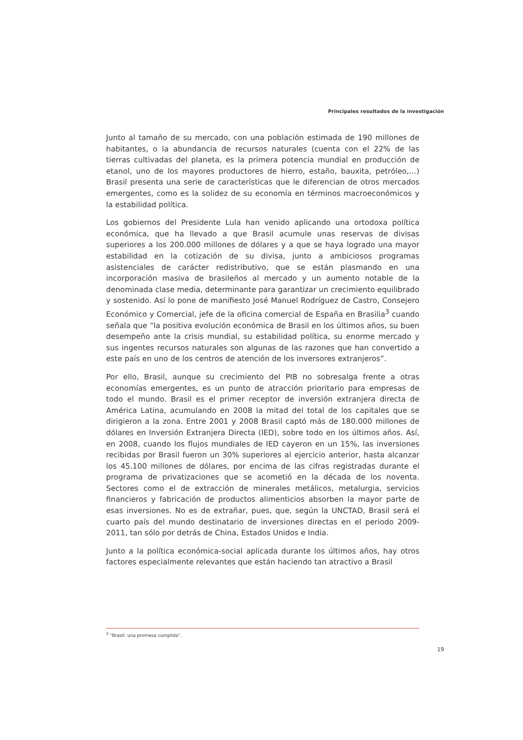Principales resultados de la investigación
Junto al tamaño de su mercado, con una población estimada de 190 millones de habitantes, o la abundancia de recursos naturales (cuenta con el 22% de las tierras cultivadas del planeta, es la primera potencia mundial en producción de etanol, uno de los mayores productores de hierro, estaño, bauxita, petróleo,…) Brasil presenta una serie de características que le diferencian de otros mercados emergentes, como es la solidez de su economía en términos macroeconómicos y la estabilidad política.
Los gobiernos del Presidente Lula han venido aplicando una ortodoxa política económica, que ha llevado a que Brasil acumule unas reservas de divisas superiores a los 200.000 millones de dólares y a que se haya logrado una mayor estabilidad en la cotización de su divisa, junto a ambiciosos programas asistenciales de carácter redistributivo, que se están plasmando en una incorporación masiva de brasileños al mercado y un aumento notable de la denominada clase media, determinante para garantizar un crecimiento equilibrado y sostenido. Así lo pone de manifiesto José Manuel Rodríguez de Castro, Consejero Económico y Comercial, jefe de la oficina comercial de España en Brasilia<sup>3</sup> cuando señala que “la positiva evolución económica de Brasil en los últimos años, su buen desempeño ante la crisis mundial, su estabilidad política, su enorme mercado y sus ingentes recursos naturales son algunas de las razones que han convertido a este país en uno de los centros de atención de los inversores extranjeros”.
Por ello, Brasil, aunque su crecimiento del PIB no sobresalga frente a otras economías emergentes, es un punto de atracción prioritario para empresas de todo el mundo. Brasil es el primer receptor de inversión extranjera directa de América Latina, acumulando en 2008 la mitad del total de los capitales que se dirigieron a la zona. Entre 2001 y 2008 Brasil captó más de 180.000 millones de dólares en Inversión Extranjera Directa (IED), sobre todo en los últimos años. Así, en 2008, cuando los flujos mundiales de IED cayeron en un 15%, las inversiones recibidas por Brasil fueron un 30% superiores al ejercicio anterior, hasta alcanzar los 45.100 millones de dólares, por encima de las cifras registradas durante el programa de privatizaciones que se acometió en la década de los noventa. Sectores como el de extracción de minerales metálicos, metalurgia, servicios financieros y fabricación de productos alimenticios absorben la mayor parte de esas inversiones. No es de extrañar, pues, que, según la UNCTAD, Brasil será el cuarto país del mundo destinatario de inversiones directas en el periodo 2009-2011, tan sólo por detrás de China, Estados Unidos e India.
Junto a la política económica-social aplicada durante los últimos años, hay otros factores especialmente relevantes que están haciendo tan atractivo a Brasil
<sup>3</sup> “Brasil: una promesa cumplida”.
19